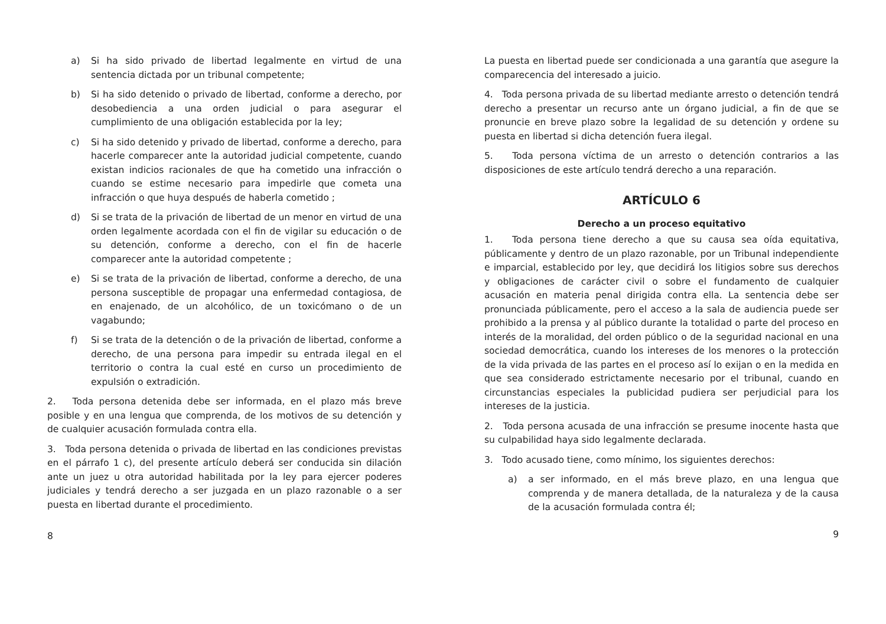a) Si ha sido privado de libertad legalmente en virtud de una sentencia dictada por un tribunal competente;
b) Si ha sido detenido o privado de libertad, conforme a derecho, por desobediencia a una orden judicial o para asegurar el cumplimiento de una obligación establecida por la ley;
c) Si ha sido detenido y privado de libertad, conforme a derecho, para hacerle comparecer ante la autoridad judicial competente, cuando existan indicios racionales de que ha cometido una infracción o cuando se estime necesario para impedirle que cometa una infracción o que huya después de haberla cometido ;
d) Si se trata de la privación de libertad de un menor en virtud de una orden legalmente acordada con el fin de vigilar su educación o de su detención, conforme a derecho, con el fin de hacerle comparecer ante la autoridad competente ;
e) Si se trata de la privación de libertad, conforme a derecho, de una persona susceptible de propagar una enfermedad contagiosa, de en enajenado, de un alcohólico, de un toxicómano o de un vagabundo;
f) Si se trata de la detención o de la privación de libertad, conforme a derecho, de una persona para impedir su entrada ilegal en el territorio o contra la cual esté en curso un procedimiento de expulsión o extradición.
2. Toda persona detenida debe ser informada, en el plazo más breve posible y en una lengua que comprenda, de los motivos de su detención y de cualquier acusación formulada contra ella.
3. Toda persona detenida o privada de libertad en las condiciones previstas en el párrafo 1 c), del presente artículo deberá ser conducida sin dilación ante un juez u otra autoridad habilitada por la ley para ejercer poderes judiciales y tendrá derecho a ser juzgada en un plazo razonable o a ser puesta en libertad durante el procedimiento.
8
La puesta en libertad puede ser condicionada a una garantía que asegure la comparecencia del interesado a juicio.
4. Toda persona privada de su libertad mediante arresto o detención tendrá derecho a presentar un recurso ante un órgano judicial, a fin de que se pronuncie en breve plazo sobre la legalidad de su detención y ordene su puesta en libertad si dicha detención fuera ilegal.
5. Toda persona víctima de un arresto o detención contrarios a las disposiciones de este artículo tendrá derecho a una reparación.
ARTÍCULO 6
Derecho a un proceso equitativo
1. Toda persona tiene derecho a que su causa sea oída equitativa, públicamente y dentro de un plazo razonable, por un Tribunal independiente e imparcial, establecido por ley, que decidirá los litigios sobre sus derechos y obligaciones de carácter civil o sobre el fundamento de cualquier acusación en materia penal dirigida contra ella. La sentencia debe ser pronunciada públicamente, pero el acceso a la sala de audiencia puede ser prohibido a la prensa y al público durante la totalidad o parte del proceso en interés de la moralidad, del orden público o de la seguridad nacional en una sociedad democrática, cuando los intereses de los menores o la protección de la vida privada de las partes en el proceso así lo exijan o en la medida en que sea considerado estrictamente necesario por el tribunal, cuando en circunstancias especiales la publicidad pudiera ser perjudicial para los intereses de la justicia.
2. Toda persona acusada de una infracción se presume inocente hasta que su culpabilidad haya sido legalmente declarada.
3. Todo acusado tiene, como mínimo, los siguientes derechos:
a) a ser informado, en el más breve plazo, en una lengua que comprenda y de manera detallada, de la naturaleza y de la causa de la acusación formulada contra él;
9